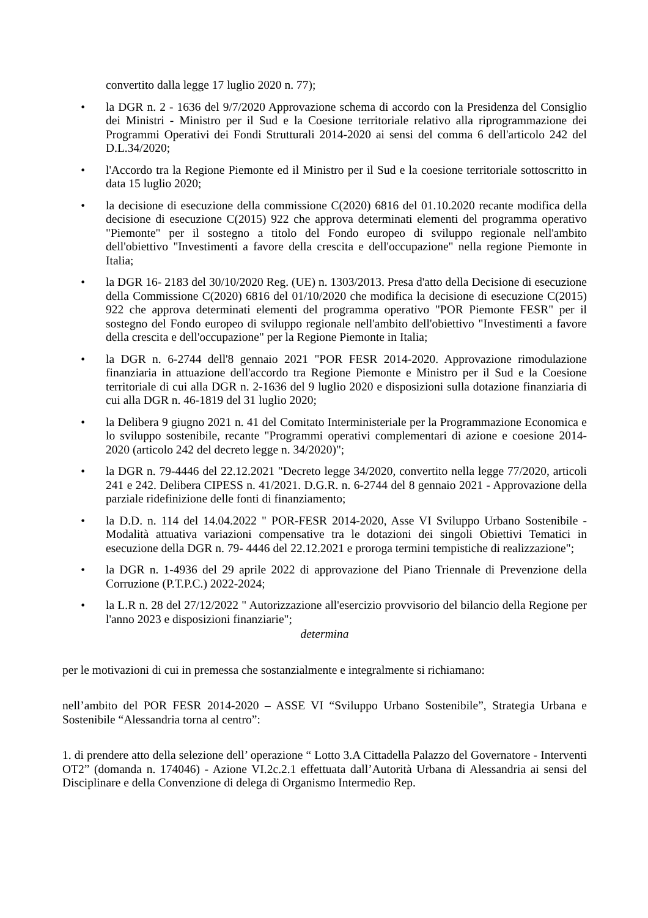convertito dalla legge 17 luglio 2020 n. 77);
• la DGR n. 2 - 1636 del 9/7/2020 Approvazione schema di accordo con la Presidenza del Consiglio dei Ministri - Ministro per il Sud e la Coesione territoriale relativo alla riprogrammazione dei Programmi Operativi dei Fondi Strutturali 2014-2020 ai sensi del comma 6 dell'articolo 242 del D.L.34/2020;
• l'Accordo tra la Regione Piemonte ed il Ministro per il Sud e la coesione territoriale sottoscritto in data 15 luglio 2020;
• la decisione di esecuzione della commissione C(2020) 6816 del 01.10.2020 recante modifica della decisione di esecuzione C(2015) 922 che approva determinati elementi del programma operativo "Piemonte" per il sostegno a titolo del Fondo europeo di sviluppo regionale nell'ambito dell'obiettivo "Investimenti a favore della crescita e dell'occupazione" nella regione Piemonte in Italia;
• la DGR 16- 2183 del 30/10/2020 Reg. (UE) n. 1303/2013. Presa d'atto della Decisione di esecuzione della Commissione C(2020) 6816 del 01/10/2020 che modifica la decisione di esecuzione C(2015) 922 che approva determinati elementi del programma operativo "POR Piemonte FESR" per il sostegno del Fondo europeo di sviluppo regionale nell'ambito dell'obiettivo "Investimenti a favore della crescita e dell'occupazione" per la Regione Piemonte in Italia;
• la DGR n. 6-2744 dell'8 gennaio 2021 "POR FESR 2014-2020. Approvazione rimodulazione finanziaria in attuazione dell'accordo tra Regione Piemonte e Ministro per il Sud e la Coesione territoriale di cui alla DGR n. 2-1636 del 9 luglio 2020 e disposizioni sulla dotazione finanziaria di cui alla DGR n. 46-1819 del 31 luglio 2020;
• la Delibera 9 giugno 2021 n. 41 del Comitato Interministeriale per la Programmazione Economica e lo sviluppo sostenibile, recante "Programmi operativi complementari di azione e coesione 2014- 2020 (articolo 242 del decreto legge n. 34/2020)";
• la DGR n. 79-4446 del 22.12.2021 "Decreto legge 34/2020, convertito nella legge 77/2020, articoli 241 e 242. Delibera CIPESS n. 41/2021. D.G.R. n. 6-2744 del 8 gennaio 2021 - Approvazione della parziale ridefinizione delle fonti di finanziamento;
• la D.D. n. 114 del 14.04.2022 " POR-FESR 2014-2020, Asse VI Sviluppo Urbano Sostenibile - Modalità attuativa variazioni compensative tra le dotazioni dei singoli Obiettivi Tematici in esecuzione della DGR n. 79- 4446 del 22.12.2021 e proroga termini tempistiche di realizzazione";
• la DGR n. 1-4936 del 29 aprile 2022 di approvazione del Piano Triennale di Prevenzione della Corruzione (P.T.P.C.) 2022-2024;
• la L.R n. 28 del 27/12/2022 " Autorizzazione all'esercizio provvisorio del bilancio della Regione per l'anno 2023 e disposizioni finanziarie";
determina
per le motivazioni di cui in premessa che sostanzialmente e integralmente si richiamano:
nell’ambito del POR FESR 2014-2020 – ASSE VI “Sviluppo Urbano Sostenibile”, Strategia Urbana e Sostenibile “Alessandria torna al centro”:
1. di prendere atto della selezione dell’ operazione “ Lotto 3.A Cittadella Palazzo del Governatore - Interventi OT2” (domanda n. 174046) - Azione VI.2c.2.1 effettuata dall’Autorità Urbana di Alessandria ai sensi del Disciplinare e della Convenzione di delega di Organismo Intermedio Rep.